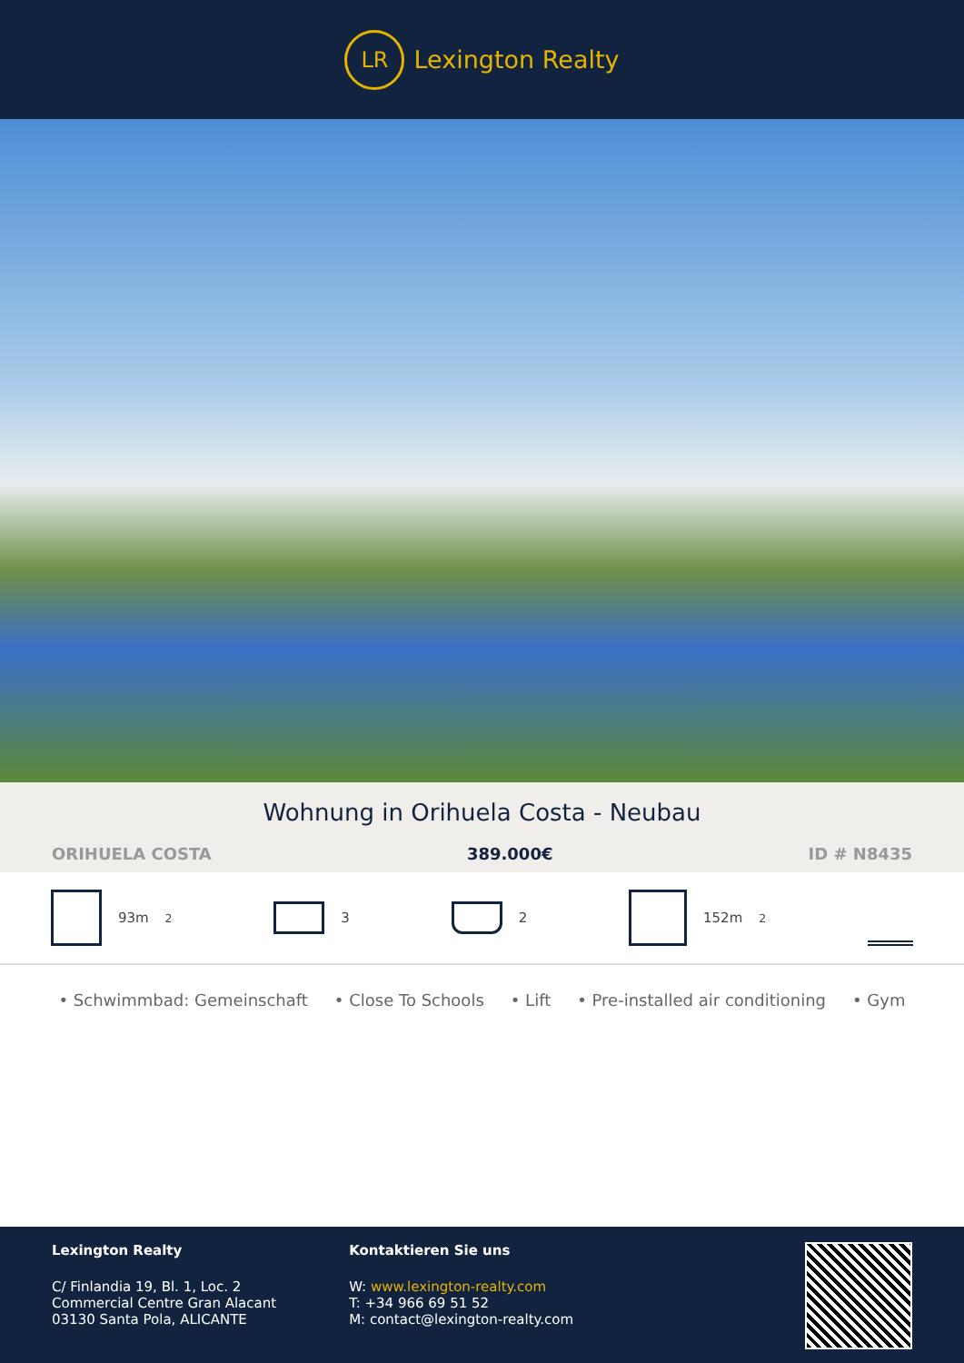LR
Lexington Realty
Wohnung in Orihuela Costa - Neubau
ORIHUELA COSTA 389.000€ ID # N8435
93m<sup>2</sup> 3 2 152m<sup>2</sup>
• Schwimmbad: Gemeinschaft • Close To Schools • Lift • Pre-installed air conditioning • Gym
Lexington Realty
C/ Finlandia 19, Bl. 1, Loc. 2
Commercial Centre Gran Alacant
03130 Santa Pola, ALICANTE
Kontaktieren Sie uns
W: www.lexington-realty.com
T: +34 966 69 51 52
M: contact@lexington-realty.com